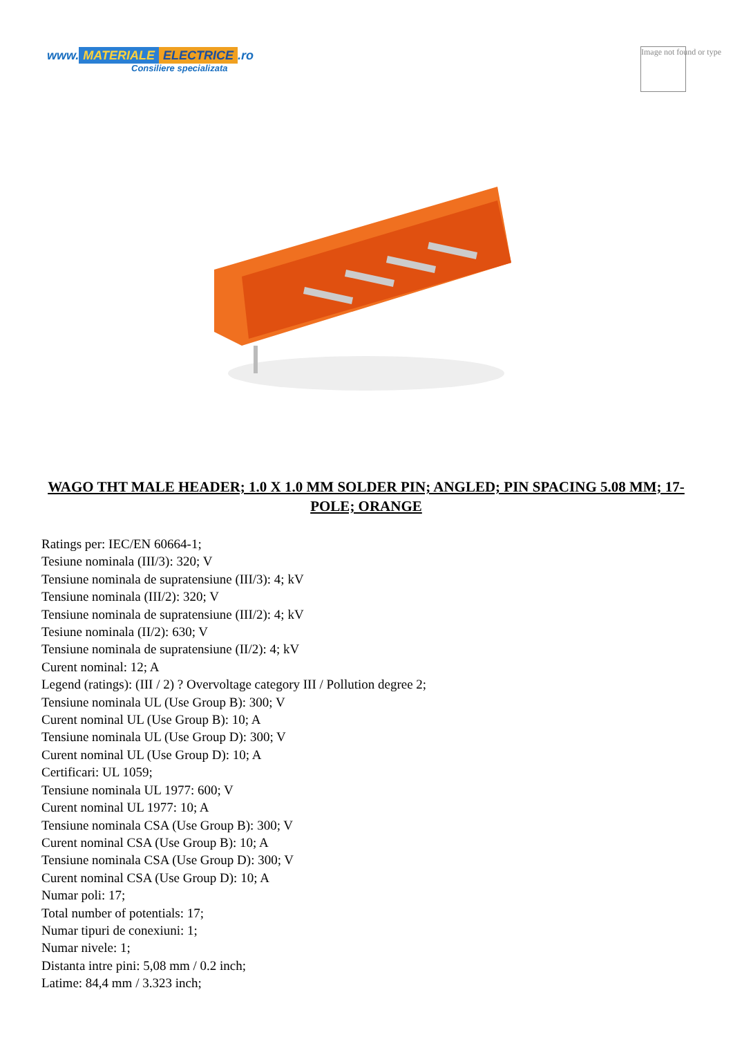www. MATERIALE ELECTRICE.ro
Consiliere specializata
Image not found or type
WAGO THT MALE HEADER; 1.0 X 1.0 MM SOLDER PIN; ANGLED; PIN SPACING 5.08 MM; 17-POLE; ORANGE
Ratings per: IEC/EN 60664-1;
Tesiune nominala (III/3): 320; V
Tensiune nominala de supratensiune (III/3): 4; kV
Tensiune nominala (III/2): 320; V
Tensiune nominala de supratensiune (III/2): 4; kV
Tesiune nominala (II/2): 630; V
Tensiune nominala de supratensiune (II/2): 4; kV
Curent nominal: 12; A
Legend (ratings): (III / 2) ? Overvoltage category III / Pollution degree 2;
Tensiune nominala UL (Use Group B): 300; V
Curent nominal UL (Use Group B): 10; A
Tensiune nominala UL (Use Group D): 300; V
Curent nominal UL (Use Group D): 10; A
Certificari: UL 1059;
Tensiune nominala UL 1977: 600; V
Curent nominal UL 1977: 10; A
Tensiune nominala CSA (Use Group B): 300; V
Curent nominal CSA (Use Group B): 10; A
Tensiune nominala CSA (Use Group D): 300; V
Curent nominal CSA (Use Group D): 10; A
Numar poli: 17;
Total number of potentials: 17;
Numar tipuri de conexiuni: 1;
Numar nivele: 1;
Distanta intre pini: 5,08 mm / 0.2 inch;
Latime: 84,4 mm / 3.323 inch;